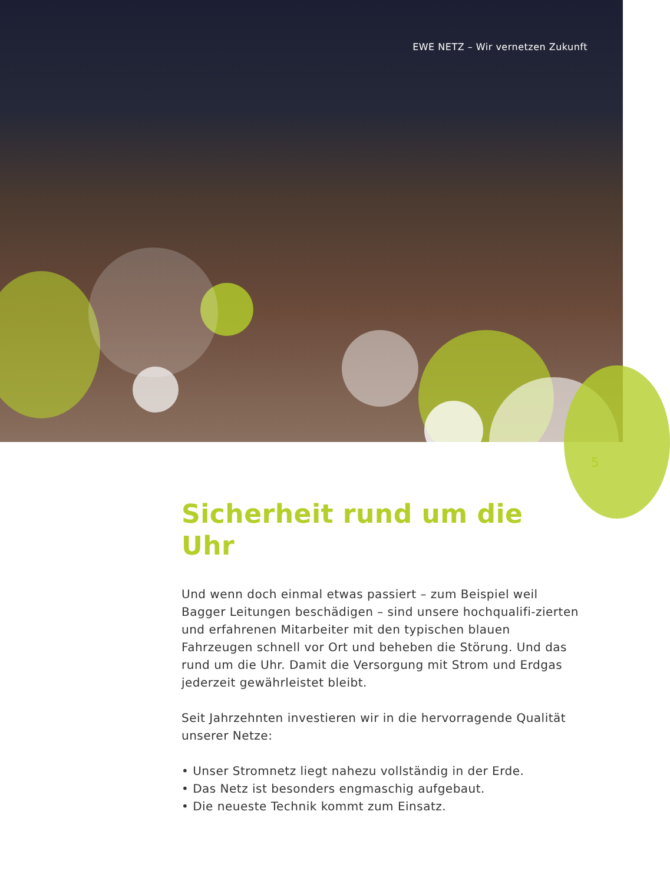EWE NETZ – Wir vernetzen Zukunft
5
Sicherheit rund um die Uhr
Und wenn doch einmal etwas passiert – zum Beispiel weil Bagger Leitungen beschädigen – sind unsere hochqualifi-zierten und erfahrenen Mitarbeiter mit den typischen blauen Fahrzeugen schnell vor Ort und beheben die Störung. Und das rund um die Uhr. Damit die Versorgung mit Strom und Erdgas jederzeit gewährleistet bleibt.
Seit Jahrzehnten investieren wir in die hervorragende Qualität unserer Netze:
• Unser Stromnetz liegt nahezu vollständig in der Erde.
• Das Netz ist besonders engmaschig aufgebaut.
• Die neueste Technik kommt zum Einsatz.